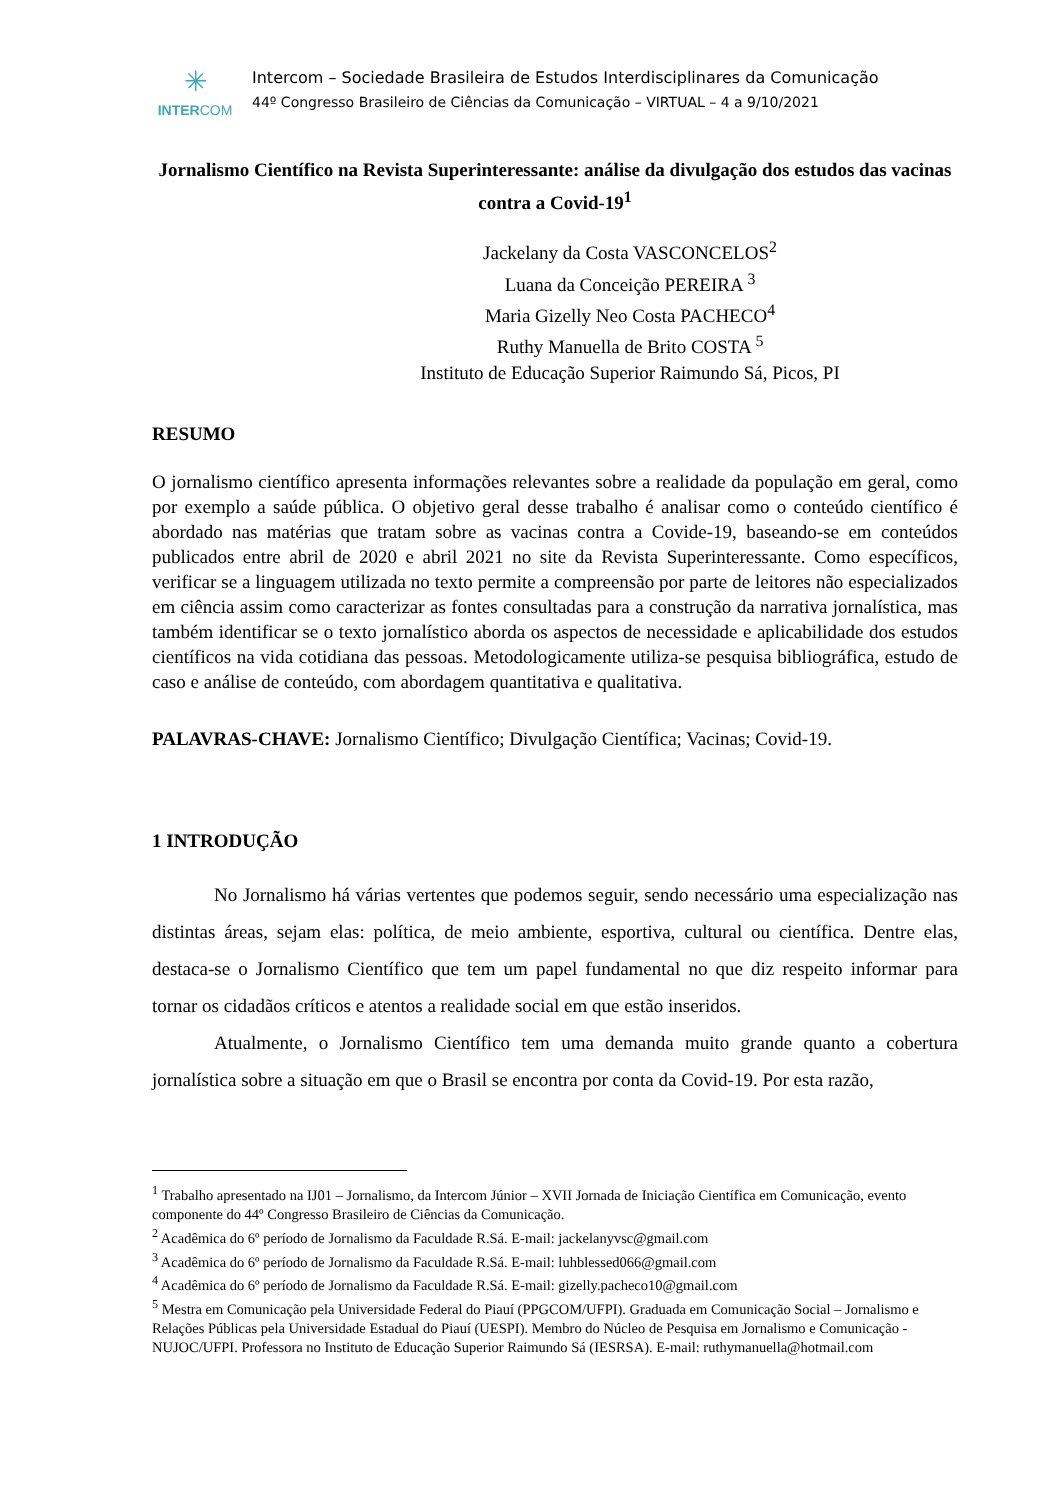✳
INTERCOM
Intercom – Sociedade Brasileira de Estudos Interdisciplinares da Comunicação
44º Congresso Brasileiro de Ciências da Comunicação – VIRTUAL – 4 a 9/10/2021
Jornalismo Científico na Revista Superinteressante: análise da divulgação dos estudos das vacinas contra a Covid-19<sup>1</sup>
Jackelany da Costa VASCONCELOS<sup>2</sup>
Luana da Conceição PEREIRA <sup>3</sup>
Maria Gizelly Neo Costa PACHECO<sup>4</sup>
Ruthy Manuella de Brito COSTA <sup>5</sup>
Instituto de Educação Superior Raimundo Sá, Picos, PI
RESUMO
O jornalismo científico apresenta informações relevantes sobre a realidade da população em geral, como por exemplo a saúde pública. O objetivo geral desse trabalho é analisar como o conteúdo científico é abordado nas matérias que tratam sobre as vacinas contra a Covide-19, baseando-se em conteúdos publicados entre abril de 2020 e abril 2021 no site da Revista Superinteressante. Como específicos, verificar se a linguagem utilizada no texto permite a compreensão por parte de leitores não especializados em ciência assim como caracterizar as fontes consultadas para a construção da narrativa jornalística, mas também identificar se o texto jornalístico aborda os aspectos de necessidade e aplicabilidade dos estudos científicos na vida cotidiana das pessoas. Metodologicamente utiliza-se pesquisa bibliográfica, estudo de caso e análise de conteúdo, com abordagem quantitativa e qualitativa.
PALAVRAS-CHAVE: Jornalismo Científico; Divulgação Científica; Vacinas; Covid-19.
1 INTRODUÇÃO
No Jornalismo há várias vertentes que podemos seguir, sendo necessário uma especialização nas distintas áreas, sejam elas: política, de meio ambiente, esportiva, cultural ou científica. Dentre elas, destaca-se o Jornalismo Científico que tem um papel fundamental no que diz respeito informar para tornar os cidadãos críticos e atentos a realidade social em que estão inseridos.
Atualmente, o Jornalismo Científico tem uma demanda muito grande quanto a cobertura jornalística sobre a situação em que o Brasil se encontra por conta da Covid-19. Por esta razão,
<sup>1</sup> Trabalho apresentado na IJ01 – Jornalismo, da Intercom Júnior – XVII Jornada de Iniciação Científica em Comunicação, evento componente do 44º Congresso Brasileiro de Ciências da Comunicação.
<sup>2</sup> Acadêmica do 6º período de Jornalismo da Faculdade R.Sá. E-mail: jackelanyvsc@gmail.com
<sup>3</sup> Acadêmica do 6º período de Jornalismo da Faculdade R.Sá. E-mail: luhblessed066@gmail.com
<sup>4</sup> Acadêmica do 6º período de Jornalismo da Faculdade R.Sá. E-mail: gizelly.pacheco10@gmail.com
<sup>5</sup> Mestra em Comunicação pela Universidade Federal do Piauí (PPGCOM/UFPI). Graduada em Comunicação Social – Jornalismo e Relações Públicas pela Universidade Estadual do Piauí (UESPI). Membro do Núcleo de Pesquisa em Jornalismo e Comunicação - NUJOC/UFPI. Professora no Instituto de Educação Superior Raimundo Sá (IESRSA). E-mail: ruthymanuella@hotmail.com